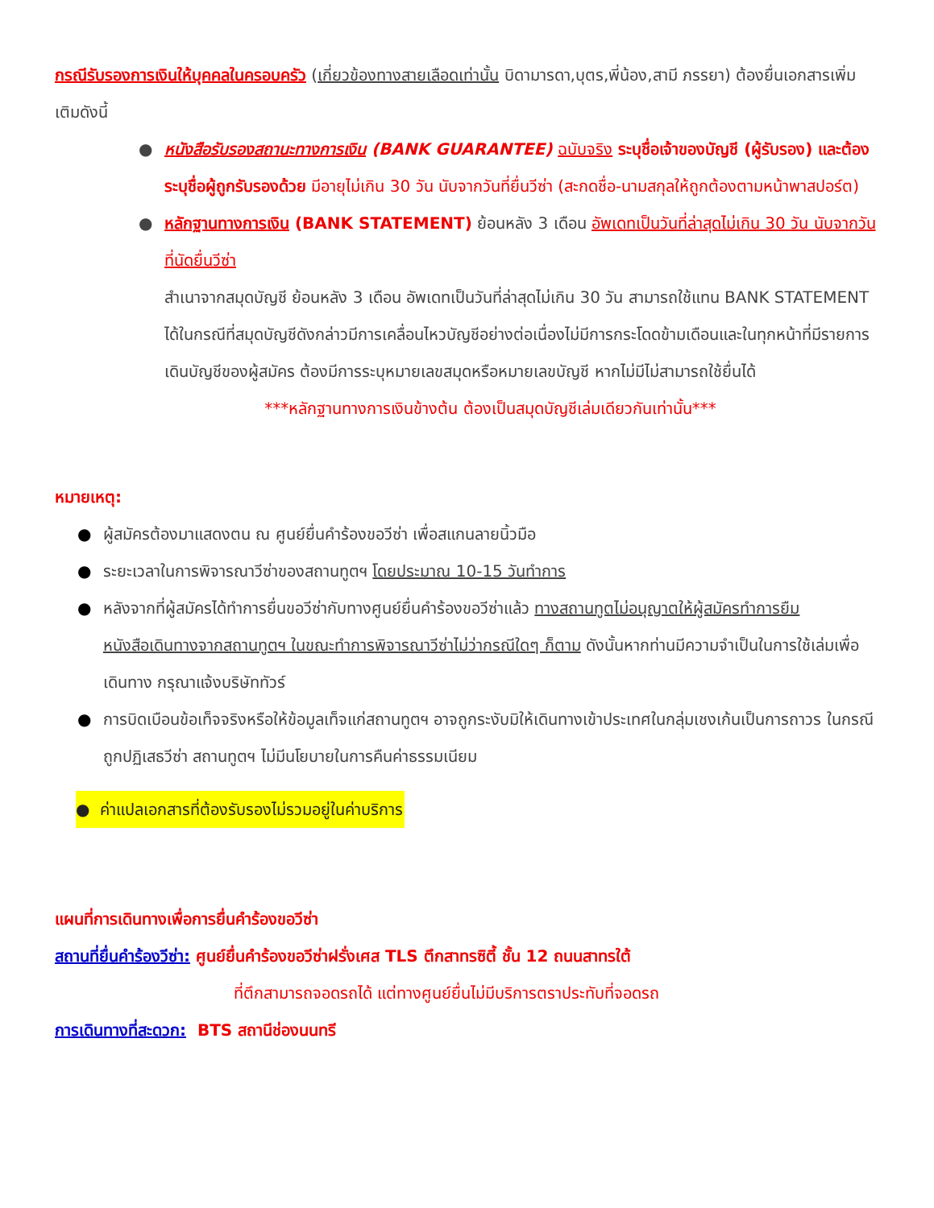กรณีรับรองการเงินให้บุคคลในครอบครัว (เกี่ยวข้องทางสายเลือดเท่านั้น บิดามารดา,บุตร,พี่น้อง,สามี ภรรยา) ต้องยื่นเอกสารเพิ่มเติมดังนี้
● หนังสือรับรองสถานะทางการเงิน (BANK GUARANTEE) ฉบับจริง ระบุชื่อเจ้าของบัญชี (ผู้รับรอง) และต้องระบุชื่อผู้ถูกรับรองด้วย มีอายุไม่เกิน 30 วัน นับจากวันที่ยื่นวีซ่า (สะกดชื่อ-นามสกุลให้ถูกต้องตามหน้าพาสปอร์ต)
● หลักฐานทางการเงิน (BANK STATEMENT) ย้อนหลัง 3 เดือน อัพเดทเป็นวันที่ล่าสุดไม่เกิน 30 วัน นับจากวันที่นัดยื่นวีซ่า
สำเนาจากสมุดบัญชี ย้อนหลัง 3 เดือน อัพเดทเป็นวันที่ล่าสุดไม่เกิน 30 วัน สามารถใช้แทน BANK STATEMENT ได้ในกรณีที่สมุดบัญชีดังกล่าวมีการเคลื่อนไหวบัญชีอย่างต่อเนื่องไม่มีการกระโดดข้ามเดือนและในทุกหน้าที่มีรายการเดินบัญชีของผู้สมัคร ต้องมีการระบุหมายเลขสมุดหรือหมายเลขบัญชี หากไม่มีไม่สามารถใช้ยื่นได้
***หลักฐานทางการเงินข้างต้น ต้องเป็นสมุดบัญชีเล่มเดียวกันเท่านั้น***
หมายเหตุ:
● ผู้สมัครต้องมาแสดงตน ณ ศูนย์ยื่นคำร้องขอวีซ่า เพื่อสแกนลายนิ้วมือ
● ระยะเวลาในการพิจารณาวีซ่าของสถานทูตฯ โดยประมาณ 10-15 วันทำการ
● หลังจากที่ผู้สมัครได้ทำการยื่นขอวีซ่ากับทางศูนย์ยื่นคำร้องขอวีซ่าแล้ว ทางสถานทูตไม่อนุญาตให้ผู้สมัครทำการยืมหนังสือเดินทางจากสถานทูตฯ ในขณะทำการพิจารณาวีซ่าไม่ว่ากรณีใดๆ ก็ตาม ดังนั้นหากท่านมีความจำเป็นในการใช้เล่มเพื่อเดินทาง กรุณาแจ้งบริษัททัวร์
● การบิดเบือนข้อเท็จจริงหรือให้ข้อมูลเท็จแก่สถานทูตฯ อาจถูกระงับมิให้เดินทางเข้าประเทศในกลุ่มเชงเก้นเป็นการถาวร ในกรณีถูกปฏิเสธวีซ่า สถานทูตฯ ไม่มีนโยบายในการคืนค่าธรรมเนียม
● ค่าแปลเอกสารที่ต้องรับรองไม่รวมอยู่ในค่าบริการ
แผนที่การเดินทางเพื่อการยื่นคำร้องขอวีซ่า
สถานที่ยื่นคำร้องวีซ่า: ศูนย์ยื่นคำร้องขอวีซ่าฝรั่งเศส TLS ตึกสาทรซิตี้ ชั้น 12 ถนนสาทรใต้
ที่ตึกสามารถจอดรถได้ แต่ทางศูนย์ยื่นไม่มีบริการตราประทับที่จอดรถ
การเดินทางที่สะดวก: BTS สถานีช่องนนทรี